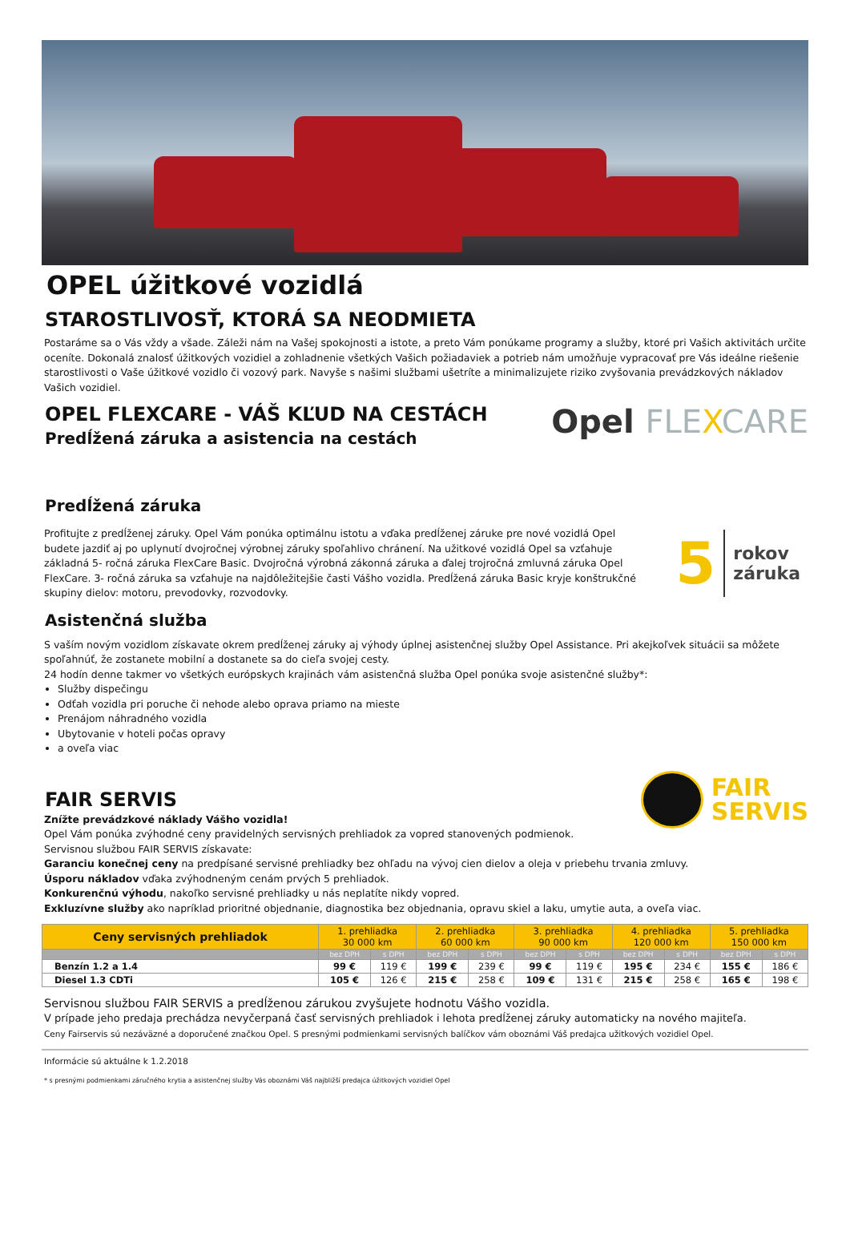OPEL úžitkové vozidlá
STAROSTLIVOSŤ, KTORÁ SA NEODMIETA
Postaráme sa o Vás vždy a všade. Záleži nám na Vašej spokojnosti a istote, a preto Vám ponúkame programy a služby, ktoré pri Vašich aktivitách určite oceníte. Dokonalá znalosť úžitkových vozidiel a zohladnenie všetkých Vašich požiadaviek a potrieb nám umožňuje vypracovať pre Vás ideálne riešenie starostlivosti o Vaše úžitkové vozidlo či vozový park. Navyše s našimi službami ušetríte a minimalizujete riziko zvyšovania prevádzkových nákladov Vašich vozidiel.
OPEL FLEXCARE - VÁŠ KĽUD NA CESTÁCH
Predĺžená záruka a asistencia na cestách
Opel FLEXCARE
Predĺžená záruka
Profitujte z predĺženej záruky. Opel Vám ponúka optimálnu istotu a vďaka predĺženej záruke pre nové vozidlá Opel budete jazdiť aj po uplynutí dvojročnej výrobnej záruky spoľahlivo chránení. Na užitkové vozidlá Opel sa vzťahuje základná 5- ročná záruka FlexCare Basic. Dvojročná výrobná zákonná záruka a ďalej trojročná zmluvná záruka Opel FlexCare. 3- ročná záruka sa vzťahuje na najdôležitejšie časti Vášho vozidla. Predĺžená záruka Basic kryje konštrukčné skupiny dielov: motoru, prevodovky, rozvodovky.
5 rokov
záruka
Asistenčná služba
S vaším novým vozidlom získavate okrem predĺženej záruky aj výhody úplnej asistenčnej služby Opel Assistance. Pri akejkoľvek situácii sa môžete spoľahnúť, že zostanete mobilní a dostanete sa do cieľa svojej cesty.
24 hodín denne takmer vo všetkých európskych krajinách vám asistenčná služba Opel ponúka svoje asistenčné služby*:
Služby dispečingu
Odťah vozidla pri poruche či nehode alebo oprava priamo na mieste
Prenájom náhradného vozidla
Ubytovanie v hoteli počas opravy
a oveľa viac
FAIR SERVIS
FAIR
SERVIS
Znížte prevádzkové náklady Vášho vozidla!
Opel Vám ponúka zvýhodné ceny pravidelných servisných prehliadok za vopred stanovených podmienok.
Servisnou službou FAIR SERVIS získavate:
Garanciu konečnej ceny na predpísané servisné prehliadky bez ohľadu na vývoj cien dielov a oleja v priebehu trvania zmluvy.
Úsporu nákladov vďaka zvýhodneným cenám prvých 5 prehliadok.
Konkurenčnú výhodu, nakoľko servisné prehliadky u nás neplatíte nikdy vopred.
Exkluzívne služby ako napríklad prioritné objednanie, diagnostika bez objednania, opravu skiel a laku, umytie auta, a oveľa viac.
| Ceny servisných prehliadok | 1. prehliadka 30 000 km | | 2. prehliadka 60 000 km | | 3. prehliadka 90 000 km | | 4. prehliadka 120 000 km | | 5. prehliadka 150 000 km | |
| --- | --- | --- | --- | --- | --- | --- | --- | --- | --- | --- |
| | bez DPH | s DPH | bez DPH | s DPH | bez DPH | s DPH | bez DPH | s DPH | bez DPH | s DPH |
| Benzín 1.2 a 1.4 | 99 € | 119 € | 199 € | 239 € | 99 € | 119 € | 195 € | 234 € | 155 € | 186 € |
| Diesel 1.3 CDTi | 105 € | 126 € | 215 € | 258 € | 109 € | 131 € | 215 € | 258 € | 165 € | 198 € |
Servisnou službou FAIR SERVIS a predĺženou zárukou zvyšujete hodnotu Vášho vozidla.
V prípade jeho predaja prechádza nevyčerpaná časť servisných prehliadok i lehota predĺženej záruky automaticky na nového majiteľa.
Ceny Fairservis sú nezáväzné a doporučené značkou Opel. S presnými podmienkami servisných balíčkov vám oboznámi Váš predajca užitkových vozidiel Opel.
Informácie sú aktuálne k 1.2.2018
* s presnými podmienkami záručného krytia a asistenčnej služby Vás oboznámi Váš najbližší predajca úžitkových vozidiel Opel